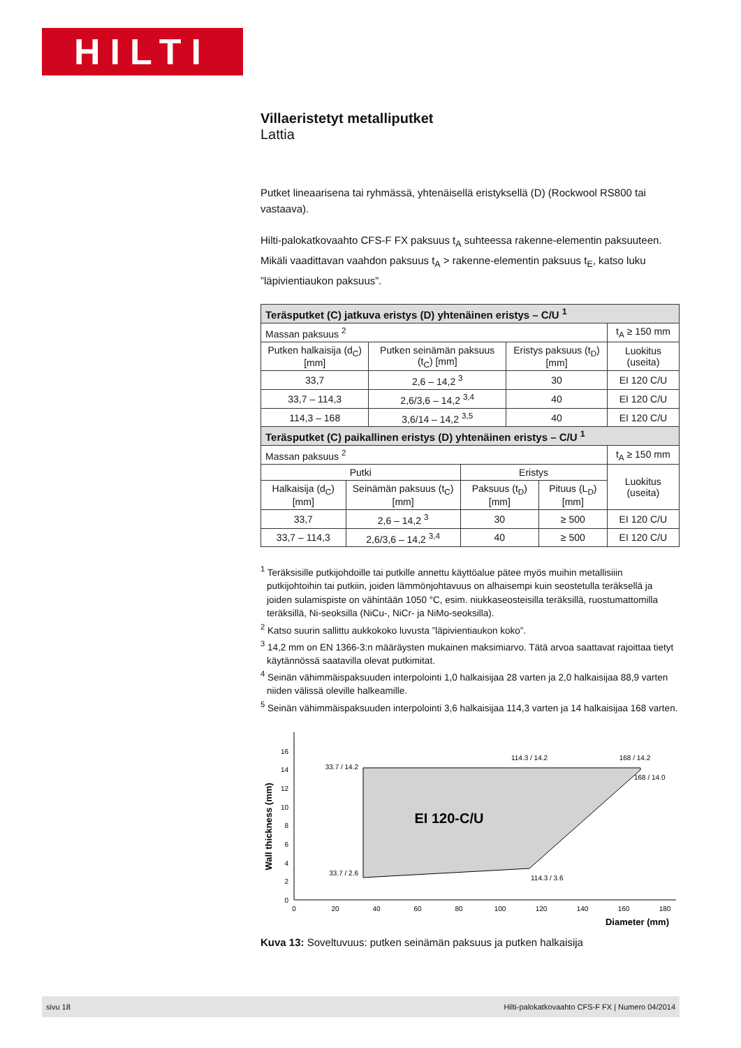HILTI
Villaeristetyt metalliputket
Lattia
Putket lineaarisena tai ryhmässä, yhtenäisellä eristyksellä (D) (Rockwool RS800 tai vastaava).
Hilti-palokatkovaahto CFS-F FX paksuus t<sub>A</sub> suhteessa rakenne-elementin paksuuteen. Mikäli vaadittavan vaahdon paksuus t<sub>A</sub> > rakenne-elementin paksuus t<sub>E</sub>, katso luku ”läpivientiaukon paksuus”.
| Teräsputket (C) jatkuva eristys (D) yhtenäinen eristys – C/U <sup>1</sup> | | | |
| --- | --- | --- | --- |
| Massan paksuus <sup>2</sup> | | | t<sub>A</sub> ≥ 150 mm |
| Putken halkaisija (d<sub>C</sub>) [mm] | Putken seinämän paksuus (t<sub>C</sub>) [mm] | Eristys paksuus (t<sub>D</sub>) [mm] | Luokitus (useita) |
| 33,7 | 2,6 – 14,2 <sup>3</sup> | 30 | EI 120 C/U |
| 33,7 – 114,3 | 2,6/3,6 – 14,2 <sup>3,4</sup> | 40 | EI 120 C/U |
| 114,3 – 168 | 3,6/14 – 14,2 <sup>3,5</sup> | 40 | EI 120 C/U |
| Teräsputket (C) paikallinen eristys (D) yhtenäinen eristys – C/U <sup>1</sup> | | | | |
| --- | --- | --- | --- | --- |
| Massan paksuus <sup>2</sup> | | | | t<sub>A</sub> ≥ 150 mm |
| Putki | | Eristys | | Luokitus (useita) |
| Halkaisija (d<sub>C</sub>) [mm] | Seinämän paksuus (t<sub>C</sub>) [mm] | Paksuus (t<sub>D</sub>) [mm] | Pituus (L<sub>D</sub>)[mm] | |
| 33,7 | 2,6 – 14,2 <sup>3</sup> | 30 | ≥ 500 | EI 120 C/U |
| 33,7 – 114,3 | 2,6/3,6 – 14,2 <sup>3,4</sup> | 40 | ≥ 500 | EI 120 C/U |
<sup>1</sup> Teräksisille putkijohdoille tai putkille annettu käyttöalue pätee myös muihin metallisiiin putkijohtoihin tai putkiin, joiden lämmönjohtavuus on alhaisempi kuin seostetulla teräksellä ja joiden sulamispiste on vähintään 1050 °C, esim. niukkaseosteisilla teräksillä, ruostumattomilla teräksillä, Ni-seoksilla (NiCu-, NiCr- ja NiMo-seoksilla).
<sup>2</sup> Katso suurin sallittu aukkokoko luvusta ”läpivientiaukon koko”.
<sup>3</sup> 14,2 mm on EN 1366-3:n määräysten mukainen maksimiarvo. Tätä arvoa saattavat rajoittaa tietyt käytännössä saatavilla olevat putkimitat.
<sup>4</sup> Seinän vähimmäispaksuuden interpolointi 1,0 halkaisijaa 28 varten ja 2,0 halkaisijaa 88,9 varten niiden välissä oleville halkeamille.
<sup>5</sup> Seinän vähimmäispaksuuden interpolointi 3,6 halkaisijaa 114,3 varten ja 14 halkaisijaa 168 varten.
Wall thickness (mm)
0
2
4
6
8
10
12
14
16
0
20
40
60
80
100
120
140
160
180
Diameter (mm)
EI 120-C/U
33.7 / 14.2
114.3 / 14.2
168 / 14.2
168 / 14.0
33.7 / 2.6
114.3 / 3.6
Kuva 13: Soveltuvuus: putken seinämän paksuus ja putken halkaisija
sivu 18 Hilti-palokatkovaahto CFS-F FX | Numero 04/2014